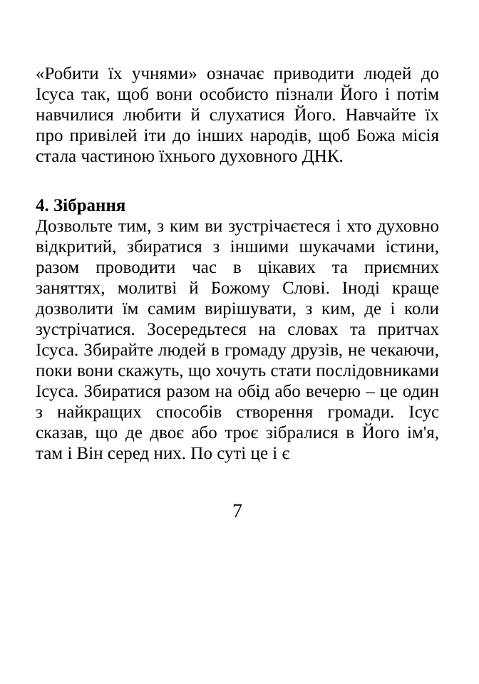«Робити їх учнями» означає приводити людей до Ісуса так, щоб вони особисто пізнали Його і потім навчилися любити й слухатися Його. Навчайте їх про привілей іти до інших народів, щоб Божа місія стала частиною їхнього духовного ДНК.
4. Зібрання
Дозвольте тим, з ким ви зустрічаєтеся і хто духовно відкритий, збиратися з іншими шукачами істини, разом проводити час в цікавих та приємних заняттях, молитві й Божому Слові. Іноді краще дозволити їм самим вирішувати, з ким, де і коли зустрічатися. Зосередьтеся на словах та притчах Ісуса. Збирайте людей в громаду друзів, не чекаючи, поки вони скажуть, що хочуть стати послідовниками Ісуса. Збиратися разом на обід або вечерю – це один з найкращих способів створення громади. Ісус сказав, що де двоє або троє зібралися в Його ім'я, там і Він серед них. По суті це і є
7